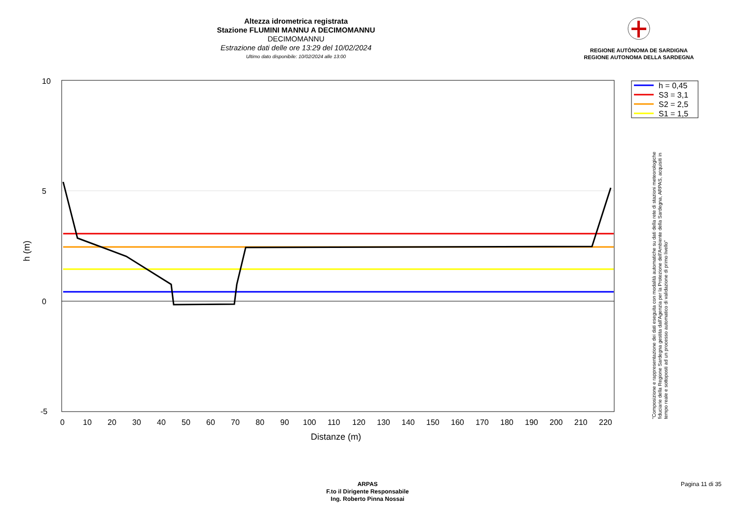Altezza idrometrica registrata
Stazione FLUMINI MANNU A DECIMOMANNU
DECIMOMANNU
Estrazione dati delle ore 13:29 del 10/02/2024
Ultimo dato disponibile: 10/02/2024 alle 13:00
REGIONE AUTÒNOMA DE SARDIGNA
REGIONE AUTONOMA DELLA SARDEGNA
10
5
0
-5
0
10
20
30
40
50
60
70
80
90
100
110
120
130
140
150
160
170
180
190
200
210
220
Distanze (m)
h (m)
h = 0,45
S3 = 3,1
S2 = 2,5
S1 = 1,5
"Composizione e rappresentazione dei dati eseguita con modalità automatiche su dati della rete di stazioni meteorologiche fiduciarie della Regione Sardegna gestita dall'Agenzia per la Protezione dell'Ambiente della Sardegna, ARPAS, acquisiti in tempo reale e sottoposti ad un processo automatico di validazione di primo livello"
ARPAS
F.to il Dirigente Responsabile
Ing. Roberto Pinna Nossai
Pagina 11 di 35